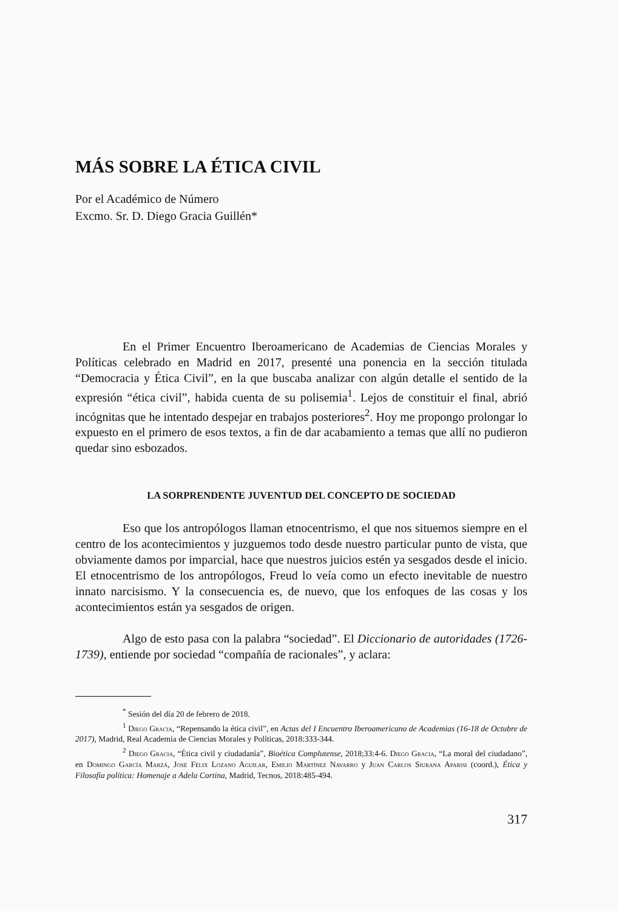MÁS SOBRE LA ÉTICA CIVIL
Por el Académico de Número
Excmo. Sr. D. Diego Gracia Guillén*
En el Primer Encuentro Iberoamericano de Academias de Ciencias Morales y Políticas celebrado en Madrid en 2017, presenté una ponencia en la sección titulada “Democracia y Ética Civil”, en la que buscaba analizar con algún detalle el sentido de la expresión “ética civil”, habida cuenta de su polisemia<sup>1</sup>. Lejos de constituir el final, abrió incógnitas que he intentado despejar en trabajos posteriores<sup>2</sup>. Hoy me propongo prolongar lo expuesto en el primero de esos textos, a fin de dar acabamiento a temas que allí no pudieron quedar sino esbozados.
LA SORPRENDENTE JUVENTUD DEL CONCEPTO DE SOCIEDAD
Eso que los antropólogos llaman etnocentrismo, el que nos situemos siempre en el centro de los acontecimientos y juzguemos todo desde nuestro particular punto de vista, que obviamente damos por imparcial, hace que nuestros juicios estén ya sesgados desde el inicio. El etnocentrismo de los antropólogos, Freud lo veía como un efecto inevitable de nuestro innato narcisismo. Y la consecuencia es, de nuevo, que los enfoques de las cosas y los acontecimientos están ya sesgados de origen.
Algo de esto pasa con la palabra “sociedad”. El Diccionario de autoridades (1726-1739), entiende por sociedad “compañía de racionales”, y aclara:
<sup>*</sup> Sesión del día 20 de febrero de 2018.
<sup>1</sup> Diego Gracia, “Repensando la ética civil”, en Actas del I Encuentro Iberoamericano de Academias (16-18 de Octubre de 2017), Madrid, Real Academia de Ciencias Morales y Políticas, 2018:333-344.
<sup>2</sup> Diego Gracia, “Ética civil y ciudadanía”, Bioética Complutense, 2018;33:4-6. Diego Gracia, “La moral del ciudadano”, en Domingo García Marzá, José Félix Lozano Aguilar, Emilio Martínez Navarro y Juan Carlos Siurana Aparisi (coord.), Ética y Filosofía política: Homenaje a Adela Cortina, Madrid, Tecnos, 2018:485-494.
317